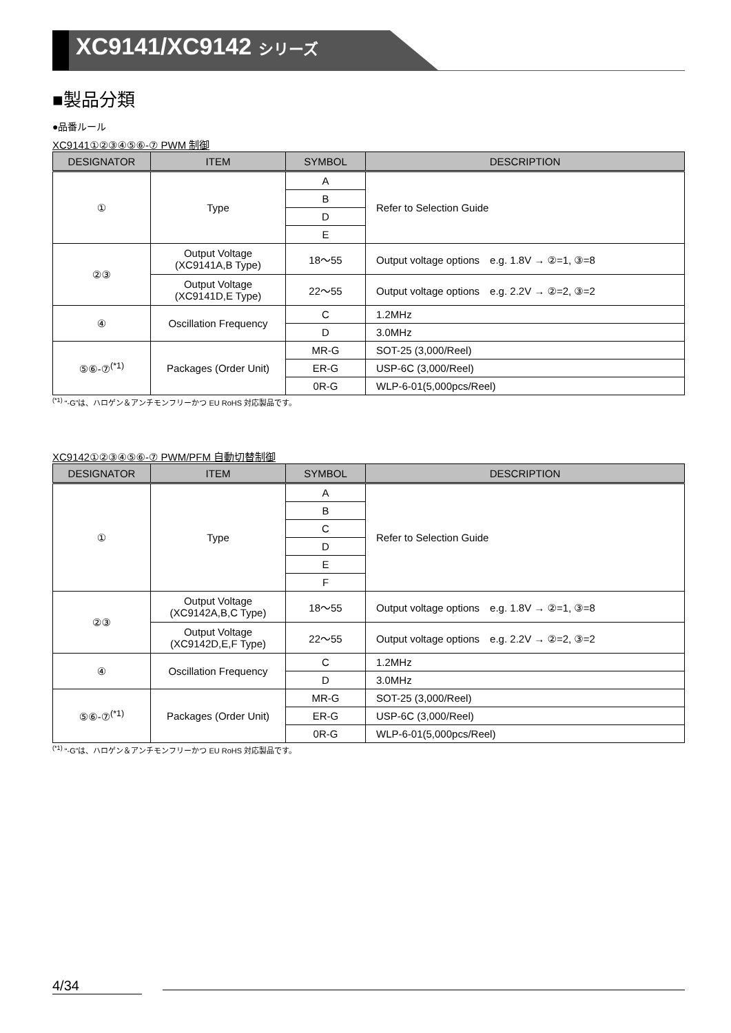XC9141/XC9142 シリーズ
■製品分類
●品番ルール
XC9141①②③④⑤⑥-⑦ PWM 制御
| DESIGNATOR | ITEM | SYMBOL | DESCRIPTION |
| --- | --- | --- | --- |
| ① | Type | A | Refer to Selection Guide |
| | | B | |
| | | D | |
| | | E | |
| ②③ | Output Voltage (XC9141A,B Type) | 18～55 | Output voltage options e.g. 1.8V → ②=1, ③=8 |
| | Output Voltage (XC9141D,E Type) | 22～55 | Output voltage options e.g. 2.2V → ②=2, ③=2 |
| ④ | Oscillation Frequency | C | 1.2MHz |
| | | D | 3.0MHz |
| ⑤⑥-⑦<sup>(*1)</sup> | Packages (Order Unit) | MR-G | SOT-25 (3,000/Reel) |
| | | ER-G | USP-6C (3,000/Reel) |
| | | 0R-G | WLP-6-01(5,000pcs/Reel) |
<sup>(*1)</sup> “-G”は、ハロゲン＆アンチモンフリーかつ EU RoHS 対応製品です。
XC9142①②③④⑤⑥-⑦ PWM/PFM 自動切替制御
| DESIGNATOR | ITEM | SYMBOL | DESCRIPTION |
| --- | --- | --- | --- |
| ① | Type | A | Refer to Selection Guide |
| | | B | |
| | | C | |
| | | D | |
| | | E | |
| | | F | |
| ②③ | Output Voltage (XC9142A,B,C Type) | 18～55 | Output voltage options e.g. 1.8V → ②=1, ③=8 |
| | Output Voltage (XC9142D,E,F Type) | 22～55 | Output voltage options e.g. 2.2V → ②=2, ③=2 |
| ④ | Oscillation Frequency | C | 1.2MHz |
| | | D | 3.0MHz |
| ⑤⑥-⑦<sup>(*1)</sup> | Packages (Order Unit) | MR-G | SOT-25 (3,000/Reel) |
| | | ER-G | USP-6C (3,000/Reel) |
| | | 0R-G | WLP-6-01(5,000pcs/Reel) |
<sup>(*1)</sup> “-G”は、ハロゲン＆アンチモンフリーかつ EU RoHS 対応製品です。
4/34